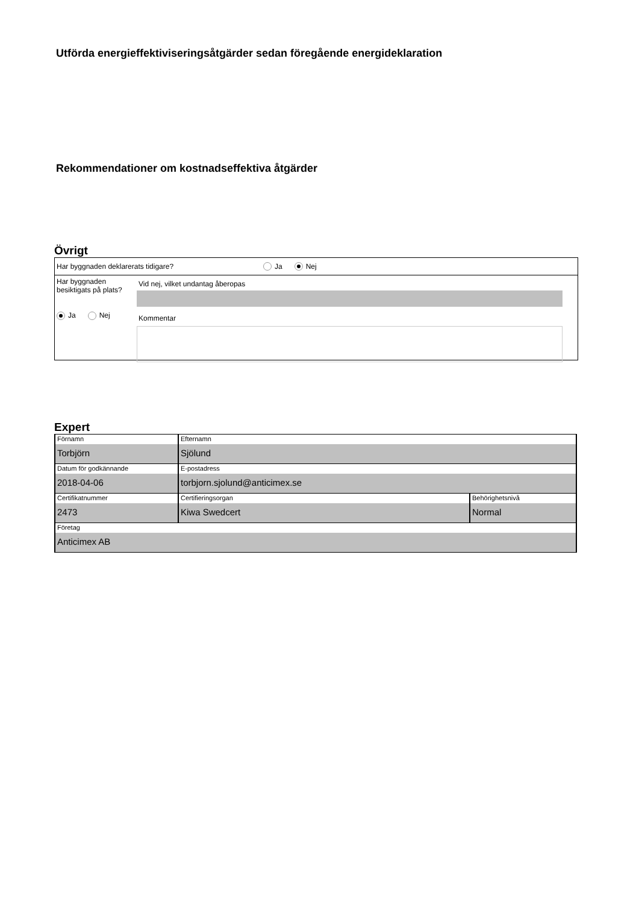Utförda energieffektiviseringsåtgärder sedan föregående energideklaration
Rekommendationer om kostnadseffektiva åtgärder
Övrigt
Har byggnaden deklarerats tidigare? Ja Nej
Har byggnaden
besiktigats på plats?
Ja Nej
Vid nej, vilket undantag åberopas
Kommentar
Expert
| Förnamn Torbjörn | Efternamn Sjölund | |
| Datum för godkännande 2018-04-06 | E-postadress torbjorn.sjolund@anticimex.se | |
| Certifikatnummer 2473 | Certifieringsorgan Kiwa Swedcert | Behörighetsnivå Normal |
| Företag Anticimex AB | | |